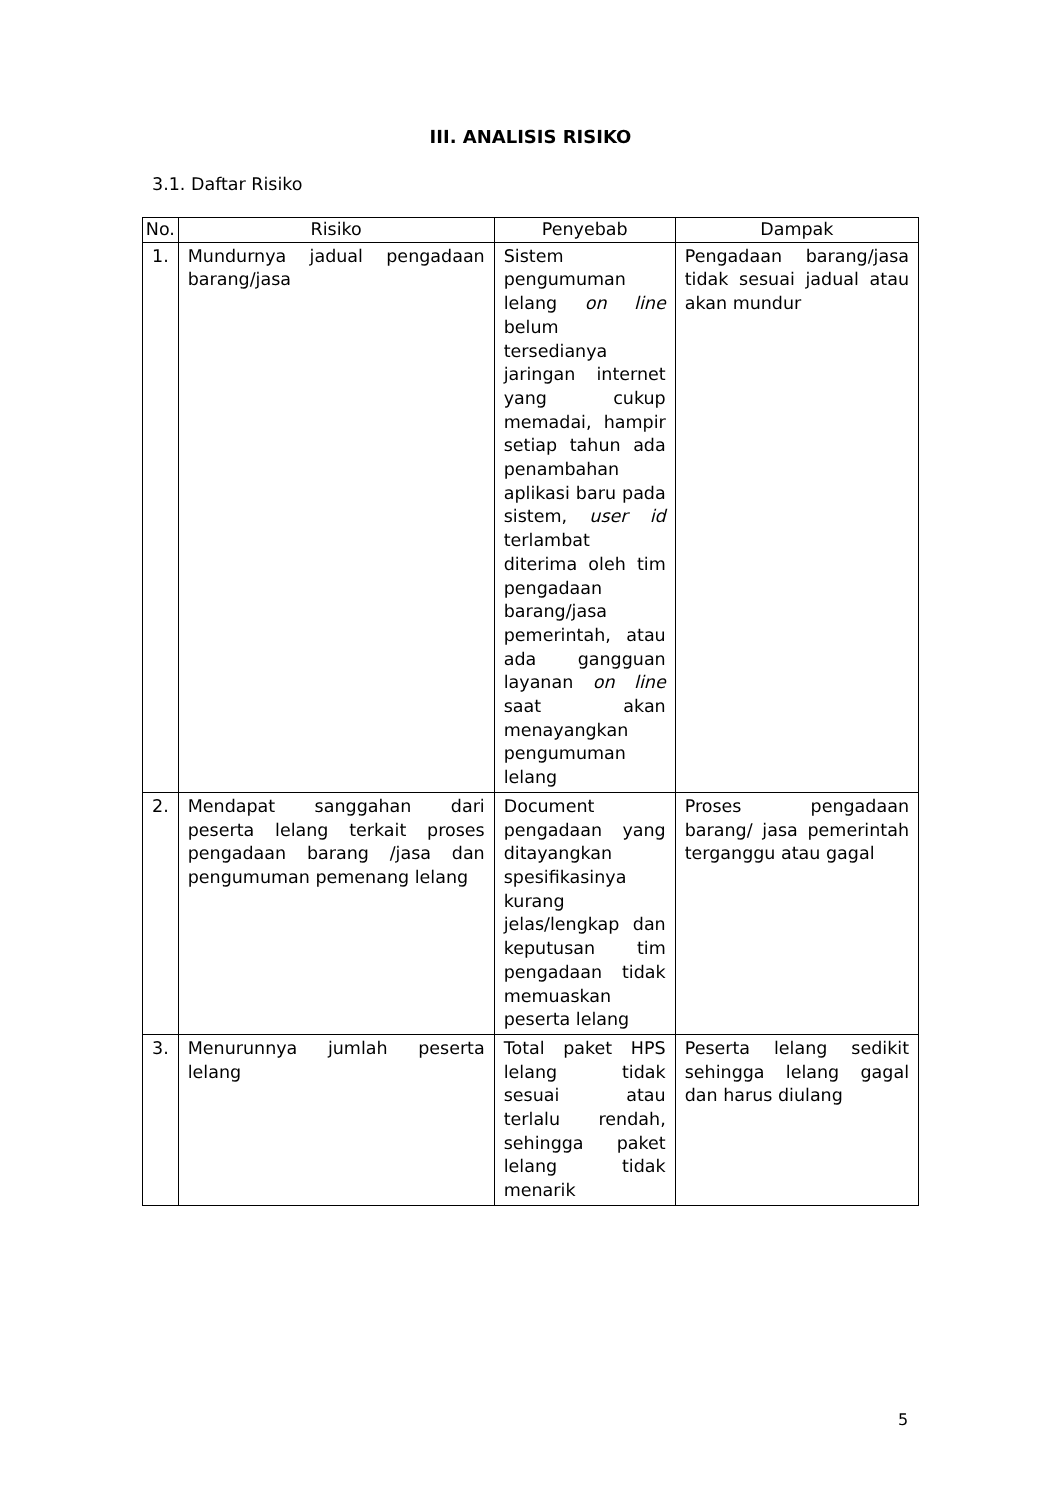III. ANALISIS RISIKO
3.1. Daftar Risiko
| No. | Risiko | Penyebab | Dampak |
| --- | --- | --- | --- |
| 1. | Mundurnya jadual pengadaan barang/jasa | Sistem pengumuman lelang on line belum tersedianya jaringan internet yang cukup memadai, hampir setiap tahun ada penambahan aplikasi baru pada sistem, user id terlambat diterima oleh tim pengadaan barang/jasa pemerintah, atau ada gangguan layanan on line saat akan menayangkan pengumuman lelang | Pengadaan barang/jasa tidak sesuai jadual atau akan mundur |
| 2. | Mendapat sanggahan dari peserta lelang terkait proses pengadaan barang /jasa dan pengumuman pemenang lelang | Document pengadaan yang ditayangkan spesifikasinya kurang jelas/lengkap dan keputusan tim pengadaan tidak memuaskan peserta lelang | Proses pengadaan barang/ jasa pemerintah terganggu atau gagal |
| 3. | Menurunnya jumlah peserta lelang | Total paket HPS lelang tidak sesuai atau terlalu rendah, sehingga paket lelang tidak menarik | Peserta lelang sedikit sehingga lelang gagal dan harus diulang |
5